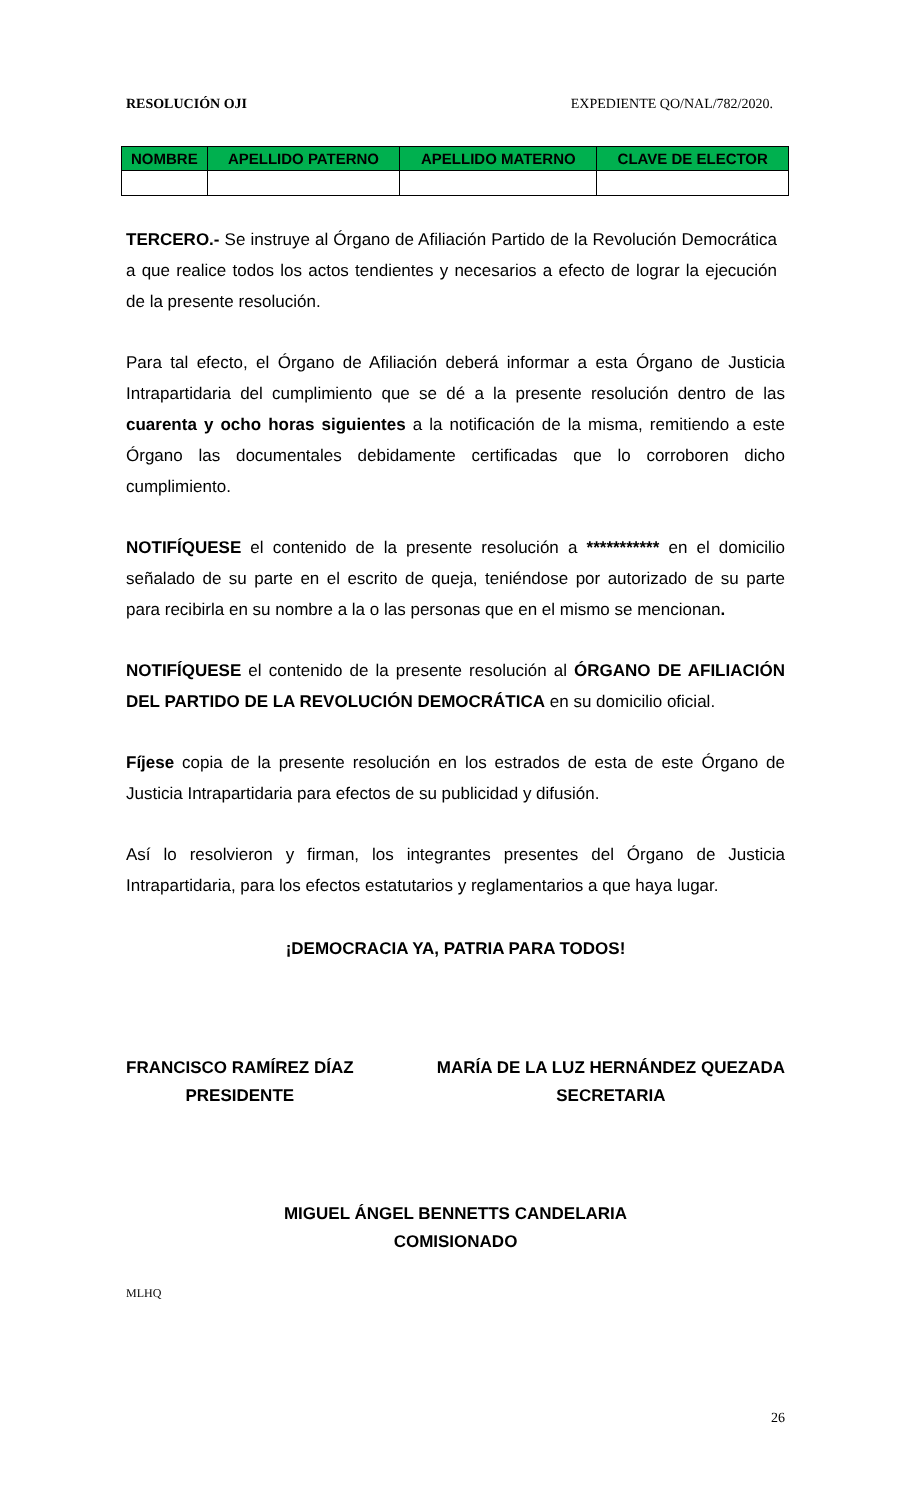RESOLUCIÓN OJI EXPEDIENTE QO/NAL/782/2020.
| NOMBRE | APELLIDO PATERNO | APELLIDO MATERNO | CLAVE DE ELECTOR |
| --- | --- | --- | --- |
TERCERO.- Se instruye al Órgano de Afiliación Partido de la Revolución Democrática a que realice todos los actos tendientes y necesarios a efecto de lograr la ejecución de la presente resolución.
Para tal efecto, el Órgano de Afiliación deberá informar a esta Órgano de Justicia Intrapartidaria del cumplimiento que se dé a la presente resolución dentro de las cuarenta y ocho horas siguientes a la notificación de la misma, remitiendo a este Órgano las documentales debidamente certificadas que lo corroboren dicho cumplimiento.
NOTIFÍQUESE el contenido de la presente resolución a *********** en el domicilio señalado de su parte en el escrito de queja, teniéndose por autorizado de su parte para recibirla en su nombre a la o las personas que en el mismo se mencionan.
NOTIFÍQUESE el contenido de la presente resolución al ÓRGANO DE AFILIACIÓN DEL PARTIDO DE LA REVOLUCIÓN DEMOCRÁTICA en su domicilio oficial.
Fíjese copia de la presente resolución en los estrados de esta de este Órgano de Justicia Intrapartidaria para efectos de su publicidad y difusión.
Así lo resolvieron y firman, los integrantes presentes del Órgano de Justicia Intrapartidaria, para los efectos estatutarios y reglamentarios a que haya lugar.
¡DEMOCRACIA YA, PATRIA PARA TODOS!
FRANCISCO RAMÍREZ DÍAZ
PRESIDENTE
MARÍA DE LA LUZ HERNÁNDEZ QUEZADA
SECRETARIA
MIGUEL ÁNGEL BENNETTS CANDELARIA
COMISIONADO
MLHQ
26